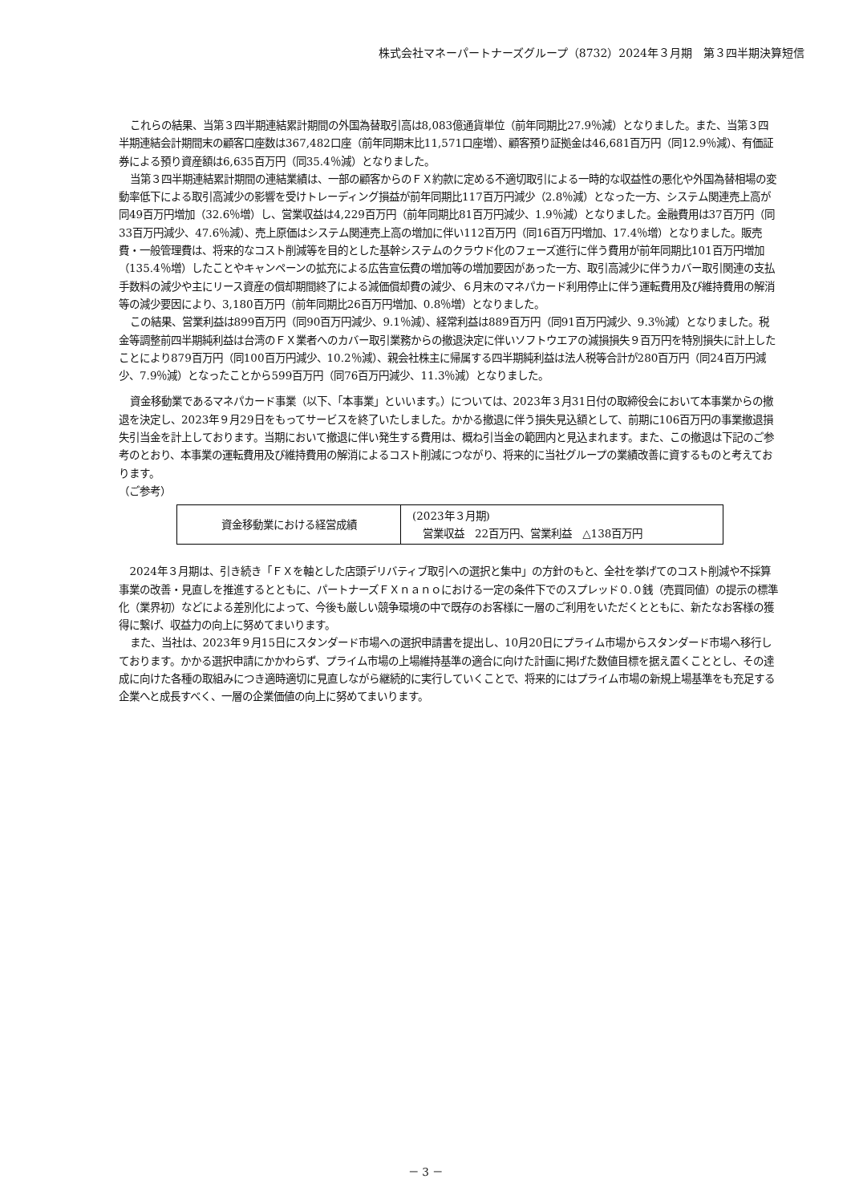株式会社マネーパートナーズグループ（8732）2024年３月期　第３四半期決算短信
これらの結果、当第３四半期連結累計期間の外国為替取引高は8,083億通貨単位（前年同期比27.9％減）となりました。また、当第３四半期連結会計期間末の顧客口座数は367,482口座（前年同期末比11,571口座増）、顧客預り証拠金は46,681百万円（同12.9％減）、有価証券による預り資産額は6,635百万円（同35.4％減）となりました。
当第３四半期連結累計期間の連結業績は、一部の顧客からのＦＸ約款に定める不適切取引による一時的な収益性の悪化や外国為替相場の変動率低下による取引高減少の影響を受けトレーディング損益が前年同期比117百万円減少（2.8％減）となった一方、システム関連売上高が同49百万円増加（32.6％増）し、営業収益は4,229百万円（前年同期比81百万円減少、1.9％減）となりました。金融費用は37百万円（同33百万円減少、47.6％減）、売上原価はシステム関連売上高の増加に伴い112百万円（同16百万円増加、17.4％増）となりました。販売費・一般管理費は、将来的なコスト削減等を目的とした基幹システムのクラウド化のフェーズ進行に伴う費用が前年同期比101百万円増加（135.4％増）したことやキャンペーンの拡充による広告宣伝費の増加等の増加要因があった一方、取引高減少に伴うカバー取引関連の支払手数料の減少や主にリース資産の償却期間終了による減価償却費の減少、６月末のマネパカード利用停止に伴う運転費用及び維持費用の解消等の減少要因により、3,180百万円（前年同期比26百万円増加、0.8％増）となりました。
この結果、営業利益は899百万円（同90百万円減少、9.1％減）、経常利益は889百万円（同91百万円減少、9.3％減）となりました。税金等調整前四半期純利益は台湾のＦＸ業者へのカバー取引業務からの撤退決定に伴いソフトウエアの減損損失９百万円を特別損失に計上したことにより879百万円（同100百万円減少、10.2％減）、親会社株主に帰属する四半期純利益は法人税等合計が280百万円（同24百万円減少、7.9％減）となったことから599百万円（同76百万円減少、11.3％減）となりました。
資金移動業であるマネパカード事業（以下、「本事業」といいます。）については、2023年３月31日付の取締役会において本事業からの撤退を決定し、2023年９月29日をもってサービスを終了いたしました。かかる撤退に伴う損失見込額として、前期に106百万円の事業撤退損失引当金を計上しております。当期において撤退に伴い発生する費用は、概ね引当金の範囲内と見込まれます。また、この撤退は下記のご参考のとおり、本事業の運転費用及び維持費用の解消によるコスト削減につながり、将来的に当社グループの業績改善に資するものと考えております。
（ご参考）
| 資金移動業における経営成績 | (2023年３月期) 営業収益 22百万円、営業利益 △138百万円 |
2024年３月期は、引き続き「ＦＸを軸とした店頭デリバティブ取引への選択と集中」の方針のもと、全社を挙げてのコスト削減や不採算事業の改善・見直しを推進するとともに、パートナーズＦＸｎａｎｏにおける一定の条件下でのスプレッド０.０銭（売買同値）の提示の標準化（業界初）などによる差別化によって、今後も厳しい競争環境の中で既存のお客様に一層のご利用をいただくとともに、新たなお客様の獲得に繋げ、収益力の向上に努めてまいります。
また、当社は、2023年９月15日にスタンダード市場への選択申請書を提出し、10月20日にプライム市場からスタンダード市場へ移行しております。かかる選択申請にかかわらず、プライム市場の上場維持基準の適合に向けた計画に掲げた数値目標を据え置くこととし、その達成に向けた各種の取組みにつき適時適切に見直しながら継続的に実行していくことで、将来的にはプライム市場の新規上場基準をも充足する企業へと成長すべく、一層の企業価値の向上に努めてまいります。
－ 3 －